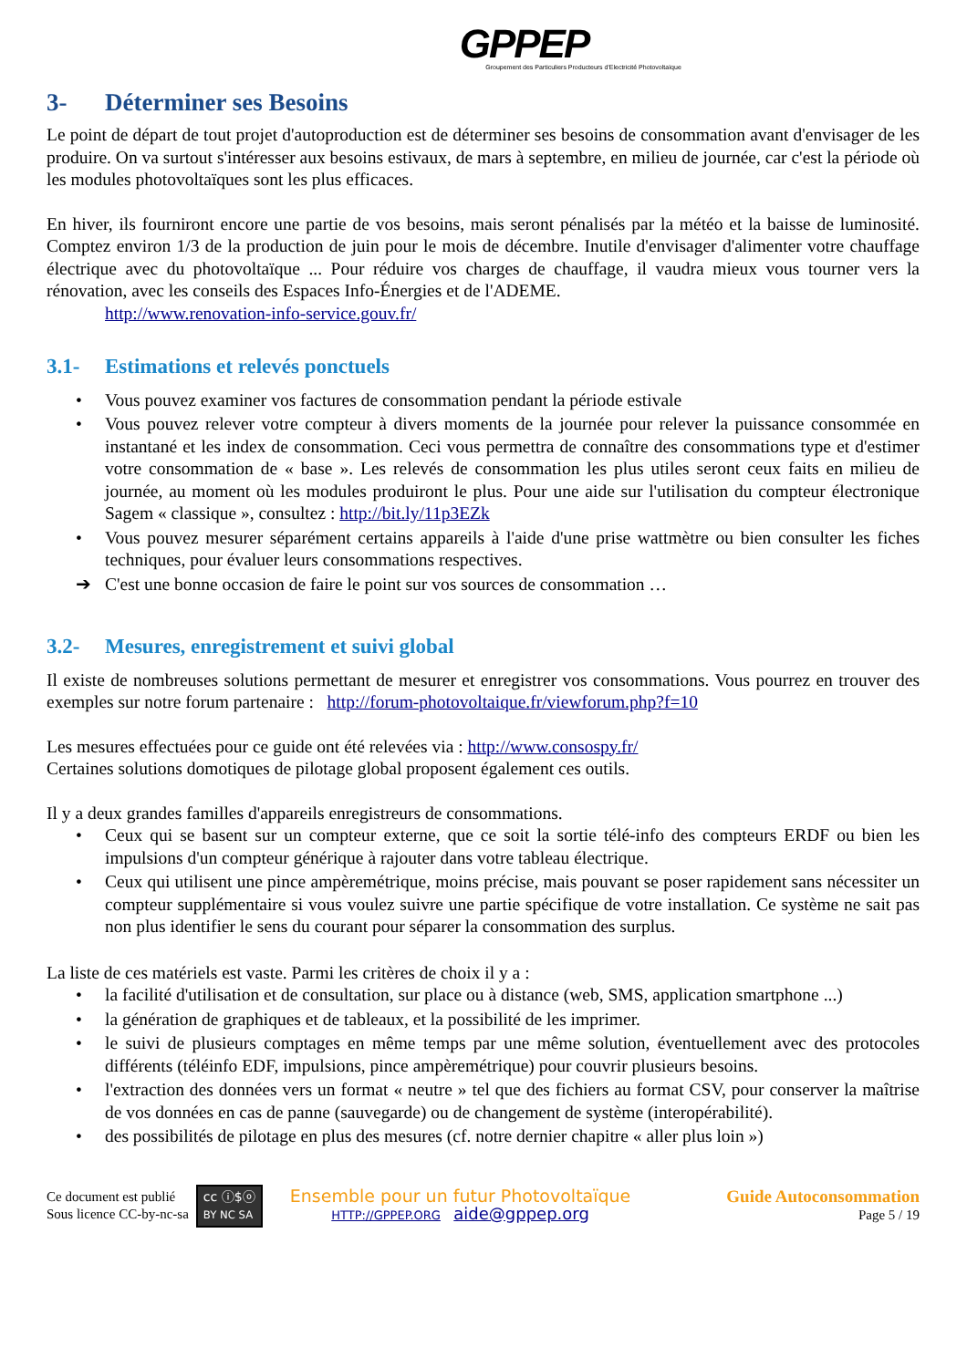GPPEP
Groupement des Particuliers Producteurs d'Electricité Photovoltaïque
3- Déterminer ses Besoins
Le point de départ de tout projet d'autoproduction est de déterminer ses besoins de consommation avant d'envisager de les produire. On va surtout s'intéresser aux besoins estivaux, de mars à septembre, en milieu de journée, car c'est la période où les modules photovoltaïques sont les plus efficaces.
En hiver, ils fourniront encore une partie de vos besoins, mais seront pénalisés par la météo et la baisse de luminosité. Comptez environ 1/3 de la production de juin pour le mois de décembre. Inutile d'envisager d'alimenter votre chauffage électrique avec du photovoltaïque ... Pour réduire vos charges de chauffage, il vaudra mieux vous tourner vers la rénovation, avec les conseils des Espaces Info-Énergies et de l'ADEME.
http://www.renovation-info-service.gouv.fr/
3.1- Estimations et relevés ponctuels
• Vous pouvez examiner vos factures de consommation pendant la période estivale
• Vous pouvez relever votre compteur à divers moments de la journée pour relever la puissance consommée en instantané et les index de consommation. Ceci vous permettra de connaître des consommations type et d'estimer votre consommation de « base ». Les relevés de consommation les plus utiles seront ceux faits en milieu de journée, au moment où les modules produiront le plus. Pour une aide sur l'utilisation du compteur électronique Sagem « classique », consultez : http://bit.ly/11p3EZk
• Vous pouvez mesurer séparément certains appareils à l'aide d'une prise wattmètre ou bien consulter les fiches techniques, pour évaluer leurs consommations respectives.
➔ C'est une bonne occasion de faire le point sur vos sources de consommation …
3.2- Mesures, enregistrement et suivi global
Il existe de nombreuses solutions permettant de mesurer et enregistrer vos consommations. Vous pourrez en trouver des exemples sur notre forum partenaire : http://forum-photovoltaique.fr/viewforum.php?f=10
Les mesures effectuées pour ce guide ont été relevées via : http://www.consospy.fr/
Certaines solutions domotiques de pilotage global proposent également ces outils.
Il y a deux grandes familles d'appareils enregistreurs de consommations.
• Ceux qui se basent sur un compteur externe, que ce soit la sortie télé-info des compteurs ERDF ou bien les impulsions d'un compteur générique à rajouter dans votre tableau électrique.
• Ceux qui utilisent une pince ampèremétrique, moins précise, mais pouvant se poser rapidement sans nécessiter un compteur supplémentaire si vous voulez suivre une partie spécifique de votre installation. Ce système ne sait pas non plus identifier le sens du courant pour séparer la consommation des surplus.
La liste de ces matériels est vaste. Parmi les critères de choix il y a :
• la facilité d'utilisation et de consultation, sur place ou à distance (web, SMS, application smartphone ...)
• la génération de graphiques et de tableaux, et la possibilité de les imprimer.
• le suivi de plusieurs comptages en même temps par une même solution, éventuellement avec des protocoles différents (téléinfo EDF, impulsions, pince ampèremétrique) pour couvrir plusieurs besoins.
• l'extraction des données vers un format « neutre » tel que des fichiers au format CSV, pour conserver la maîtrise de vos données en cas de panne (sauvegarde) ou de changement de système (interopérabilité).
• des possibilités de pilotage en plus des mesures (cf. notre dernier chapitre « aller plus loin »)
Ce document est publié
Sous licence CC-by-nc-sa
cc ⓘ$ⓞ
BY NC SA
Ensemble pour un futur Photovoltaïque
HTTP://GPPEP.ORG aide@gppep.org
Guide Autoconsommation
Page 5 / 19